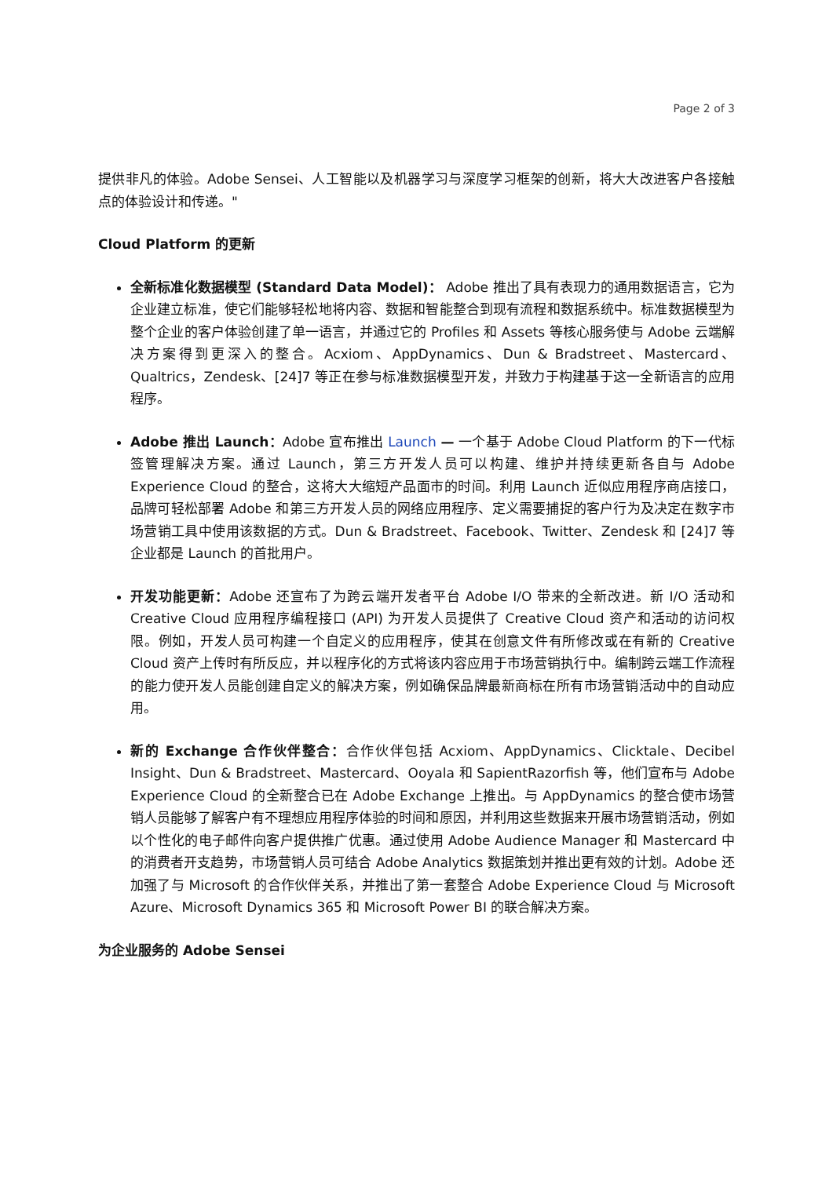Page 2 of 3
提供非凡的体验。Adobe Sensei、人工智能以及机器学习与深度学习框架的创新，将大大改进客户各接触点的体验设计和传递。"
Cloud Platform 的更新
全新标准化数据模型 (Standard Data Model)： Adobe 推出了具有表现力的通用数据语言，它为企业建立标准，使它们能够轻松地将内容、数据和智能整合到现有流程和数据系统中。标准数据模型为整个企业的客户体验创建了单一语言，并通过它的 Profiles 和 Assets 等核心服务使与 Adobe 云端解决方案得到更深入的整合。Acxiom、AppDynamics、Dun & Bradstreet、Mastercard、Qualtrics，Zendesk、[24]7 等正在参与标准数据模型开发，并致力于构建基于这一全新语言的应用程序。
Adobe 推出 Launch：Adobe 宣布推出 Launch — 一个基于 Adobe Cloud Platform 的下一代标签管理解决方案。通过 Launch，第三方开发人员可以构建、维护并持续更新各自与 Adobe Experience Cloud 的整合，这将大大缩短产品面市的时间。利用 Launch 近似应用程序商店接口，品牌可轻松部署 Adobe 和第三方开发人员的网络应用程序、定义需要捕捉的客户行为及决定在数字市场营销工具中使用该数据的方式。Dun & Bradstreet、Facebook、Twitter、Zendesk 和 [24]7 等企业都是 Launch 的首批用户。
开发功能更新：Adobe 还宣布了为跨云端开发者平台 Adobe I/O 带来的全新改进。新 I/O 活动和 Creative Cloud 应用程序编程接口 (API) 为开发人员提供了 Creative Cloud 资产和活动的访问权限。例如，开发人员可构建一个自定义的应用程序，使其在创意文件有所修改或在有新的 Creative Cloud 资产上传时有所反应，并以程序化的方式将该内容应用于市场营销执行中。编制跨云端工作流程的能力使开发人员能创建自定义的解决方案，例如确保品牌最新商标在所有市场营销活动中的自动应用。
新的 Exchange 合作伙伴整合：合作伙伴包括 Acxiom、AppDynamics、Clicktale、Decibel Insight、Dun & Bradstreet、Mastercard、Ooyala 和 SapientRazorfish 等，他们宣布与 Adobe Experience Cloud 的全新整合已在 Adobe Exchange 上推出。与 AppDynamics 的整合使市场营销人员能够了解客户有不理想应用程序体验的时间和原因，并利用这些数据来开展市场营销活动，例如以个性化的电子邮件向客户提供推广优惠。通过使用 Adobe Audience Manager 和 Mastercard 中的消费者开支趋势，市场营销人员可结合 Adobe Analytics 数据策划并推出更有效的计划。Adobe 还加强了与 Microsoft 的合作伙伴关系，并推出了第一套整合 Adobe Experience Cloud 与 Microsoft Azure、Microsoft Dynamics 365 和 Microsoft Power BI 的联合解决方案。
为企业服务的 Adobe Sensei